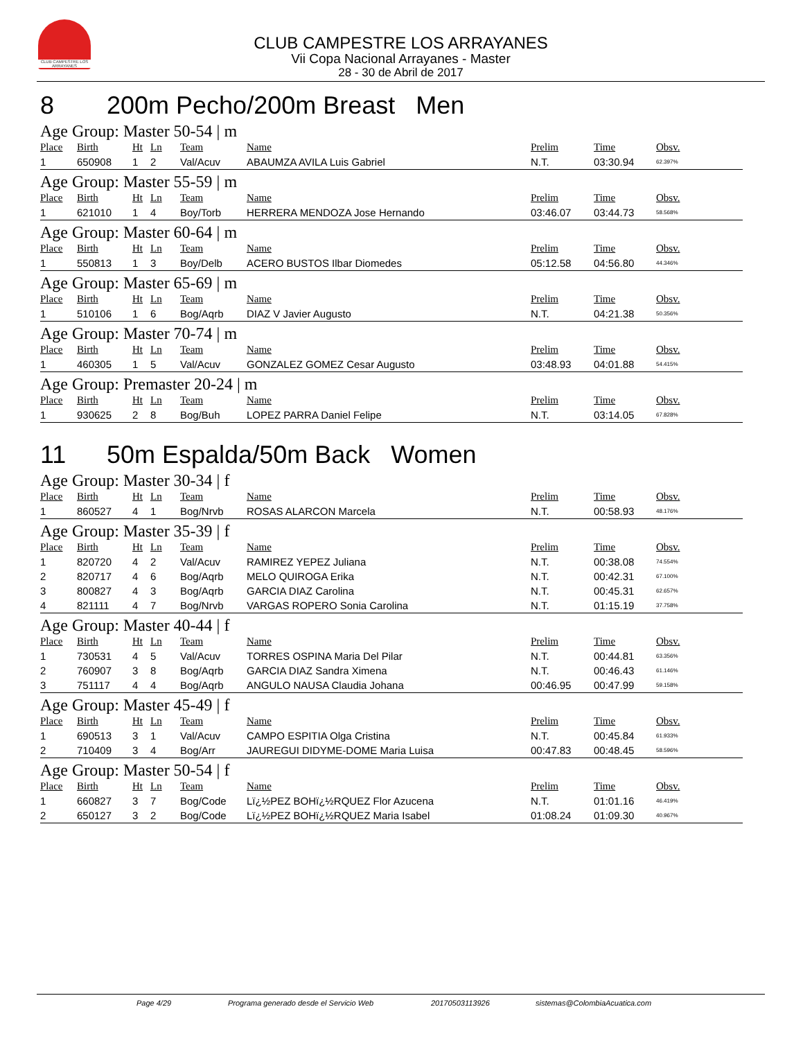CLUB CAMPESTRE LOS ARRAYANES
CLUB CAMPESTRE LOS ARRAYANES
Vii Copa Nacional Arrayanes - Master
28 - 30 de Abril de 2017
8 200m Pecho/200m Breast Men
Age Group: Master 50-54 | m
| Place | Birth | Ht | Ln | Team | Name | Prelim | Time | Obsv. |
| --- | --- | --- | --- | --- | --- | --- | --- | --- |
| 1 | 650908 | 1 | 2 | Val/Acuv | ABAUMZA AVILA Luis Gabriel | N.T. | 03:30.94 | 62.397% |
Age Group: Master 55-59 | m
| Place | Birth | Ht | Ln | Team | Name | Prelim | Time | Obsv. |
| --- | --- | --- | --- | --- | --- | --- | --- | --- |
| 1 | 621010 | 1 | 4 | Boy/Torb | HERRERA MENDOZA Jose Hernando | 03:46.07 | 03:44.73 | 58.568% |
Age Group: Master 60-64 | m
| Place | Birth | Ht | Ln | Team | Name | Prelim | Time | Obsv. |
| --- | --- | --- | --- | --- | --- | --- | --- | --- |
| 1 | 550813 | 1 | 3 | Boy/Delb | ACERO BUSTOS Ilbar Diomedes | 05:12.58 | 04:56.80 | 44.346% |
Age Group: Master 65-69 | m
| Place | Birth | Ht | Ln | Team | Name | Prelim | Time | Obsv. |
| --- | --- | --- | --- | --- | --- | --- | --- | --- |
| 1 | 510106 | 1 | 6 | Bog/Aqrb | DIAZ V Javier Augusto | N.T. | 04:21.38 | 50.356% |
Age Group: Master 70-74 | m
| Place | Birth | Ht | Ln | Team | Name | Prelim | Time | Obsv. |
| --- | --- | --- | --- | --- | --- | --- | --- | --- |
| 1 | 460305 | 1 | 5 | Val/Acuv | GONZALEZ GOMEZ Cesar Augusto | 03:48.93 | 04:01.88 | 54.415% |
Age Group: Premaster 20-24 | m
| Place | Birth | Ht | Ln | Team | Name | Prelim | Time | Obsv. |
| --- | --- | --- | --- | --- | --- | --- | --- | --- |
| 1 | 930625 | 2 | 8 | Bog/Buh | LOPEZ PARRA Daniel Felipe | N.T. | 03:14.05 | 67.828% |
11 50m Espalda/50m Back Women
Age Group: Master 30-34 | f
| Place | Birth | Ht | Ln | Team | Name | Prelim | Time | Obsv. |
| --- | --- | --- | --- | --- | --- | --- | --- | --- |
| 1 | 860527 | 4 | 1 | Bog/Nrvb | ROSAS ALARCON Marcela | N.T. | 00:58.93 | 48.176% |
Age Group: Master 35-39 | f
| Place | Birth | Ht | Ln | Team | Name | Prelim | Time | Obsv. |
| --- | --- | --- | --- | --- | --- | --- | --- | --- |
| 1 | 820720 | 4 | 2 | Val/Acuv | RAMIREZ YEPEZ Juliana | N.T. | 00:38.08 | 74.554% |
| 2 | 820717 | 4 | 6 | Bog/Aqrb | MELO QUIROGA Erika | N.T. | 00:42.31 | 67.100% |
| 3 | 800827 | 4 | 3 | Bog/Aqrb | GARCIA DIAZ Carolina | N.T. | 00:45.31 | 62.657% |
| 4 | 821111 | 4 | 7 | Bog/Nrvb | VARGAS ROPERO Sonia Carolina | N.T. | 01:15.19 | 37.758% |
Age Group: Master 40-44 | f
| Place | Birth | Ht | Ln | Team | Name | Prelim | Time | Obsv. |
| --- | --- | --- | --- | --- | --- | --- | --- | --- |
| 1 | 730531 | 4 | 5 | Val/Acuv | TORRES OSPINA Maria Del Pilar | N.T. | 00:44.81 | 63.356% |
| 2 | 760907 | 3 | 8 | Bog/Aqrb | GARCIA DIAZ Sandra Ximena | N.T. | 00:46.43 | 61.146% |
| 3 | 751117 | 4 | 4 | Bog/Aqrb | ANGULO NAUSA Claudia Johana | 00:46.95 | 00:47.99 | 59.158% |
Age Group: Master 45-49 | f
| Place | Birth | Ht | Ln | Team | Name | Prelim | Time | Obsv. |
| --- | --- | --- | --- | --- | --- | --- | --- | --- |
| 1 | 690513 | 3 | 1 | Val/Acuv | CAMPO ESPITIA Olga Cristina | N.T. | 00:45.84 | 61.933% |
| 2 | 710409 | 3 | 4 | Bog/Arr | JAUREGUI DIDYME-DOME Maria Luisa | 00:47.83 | 00:48.45 | 58.596% |
Age Group: Master 50-54 | f
| Place | Birth | Ht | Ln | Team | Name | Prelim | Time | Obsv. |
| --- | --- | --- | --- | --- | --- | --- | --- | --- |
| 1 | 660827 | 3 | 7 | Bog/Code | Lï¿½PEZ BOHï¿½RQUEZ Flor Azucena | N.T. | 01:01.16 | 46.419% |
| 2 | 650127 | 3 | 2 | Bog/Code | Lï¿½PEZ BOHï¿½RQUEZ Maria Isabel | 01:08.24 | 01:09.30 | 40.967% |
Page 4/29 Programa generado desde el Servicio Web 20170503113926 sistemas@ColombiaAcuatica.com